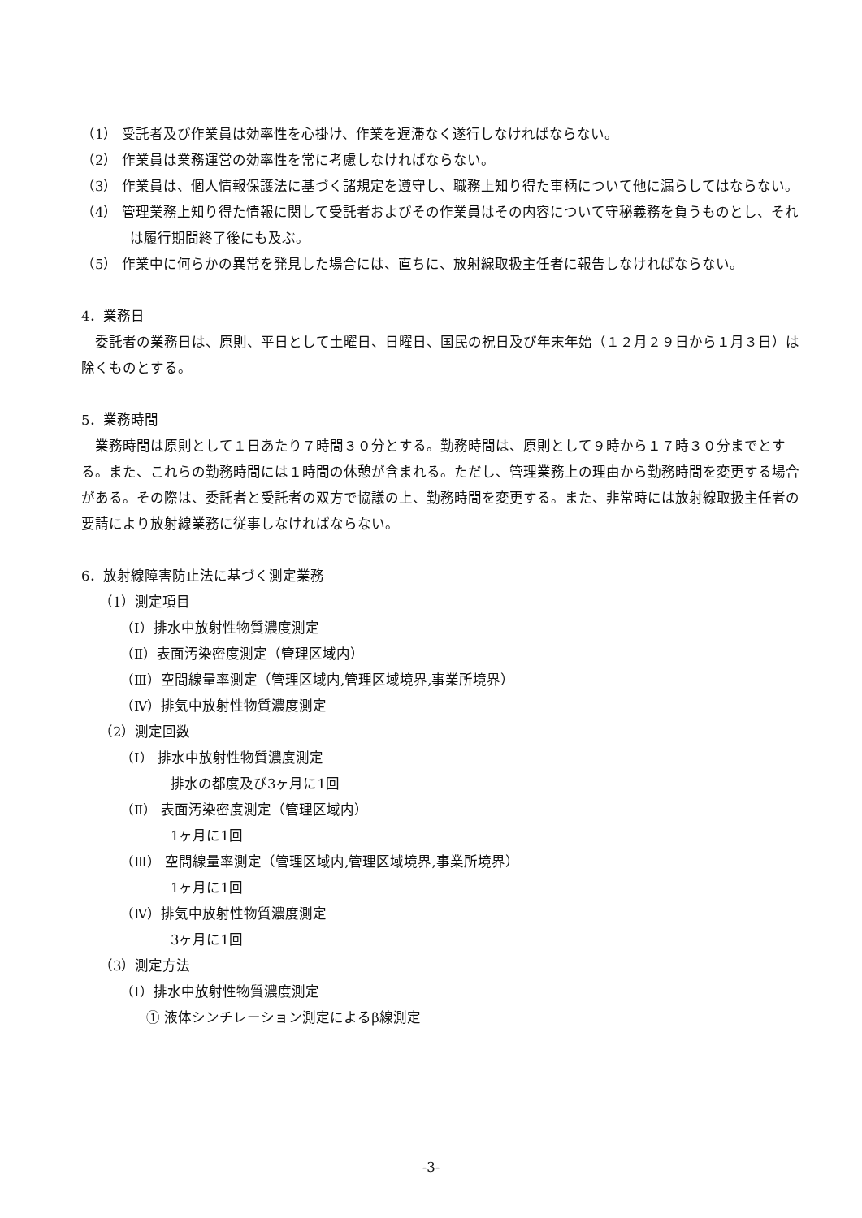（1） 受託者及び作業員は効率性を心掛け、作業を遅滞なく遂行しなければならない。
（2） 作業員は業務運営の効率性を常に考慮しなければならない。
（3） 作業員は、個人情報保護法に基づく諸規定を遵守し、職務上知り得た事柄について他に漏らしてはならない。
（4） 管理業務上知り得た情報に関して受託者およびその作業員はその内容について守秘義務を負うものとし、それは履行期間終了後にも及ぶ。
（5） 作業中に何らかの異常を発見した場合には、直ちに、放射線取扱主任者に報告しなければならない。
4．業務日
委託者の業務日は、原則、平日として土曜日、日曜日、国民の祝日及び年末年始（１２月２９日から１月３日）は除くものとする。
5．業務時間
業務時間は原則として１日あたり７時間３０分とする。勤務時間は、原則として９時から１７時３０分までとする。また、これらの勤務時間には１時間の休憩が含まれる。ただし、管理業務上の理由から勤務時間を変更する場合がある。その際は、委託者と受託者の双方で協議の上、勤務時間を変更する。また、非常時には放射線取扱主任者の要請により放射線業務に従事しなければならない。
6．放射線障害防止法に基づく測定業務
（1）測定項目
（Ⅰ）排水中放射性物質濃度測定
（Ⅱ）表面汚染密度測定（管理区域内）
（Ⅲ）空間線量率測定（管理区域内,管理区域境界,事業所境界）
（Ⅳ）排気中放射性物質濃度測定
（2）測定回数
（Ⅰ） 排水中放射性物質濃度測定
排水の都度及び3ヶ月に1回
（Ⅱ） 表面汚染密度測定（管理区域内）
1ヶ月に1回
（Ⅲ） 空間線量率測定（管理区域内,管理区域境界,事業所境界）
1ヶ月に1回
（Ⅳ）排気中放射性物質濃度測定
3ヶ月に1回
（3）測定方法
（Ⅰ）排水中放射性物質濃度測定
① 液体シンチレーション測定によるβ線測定
-3-